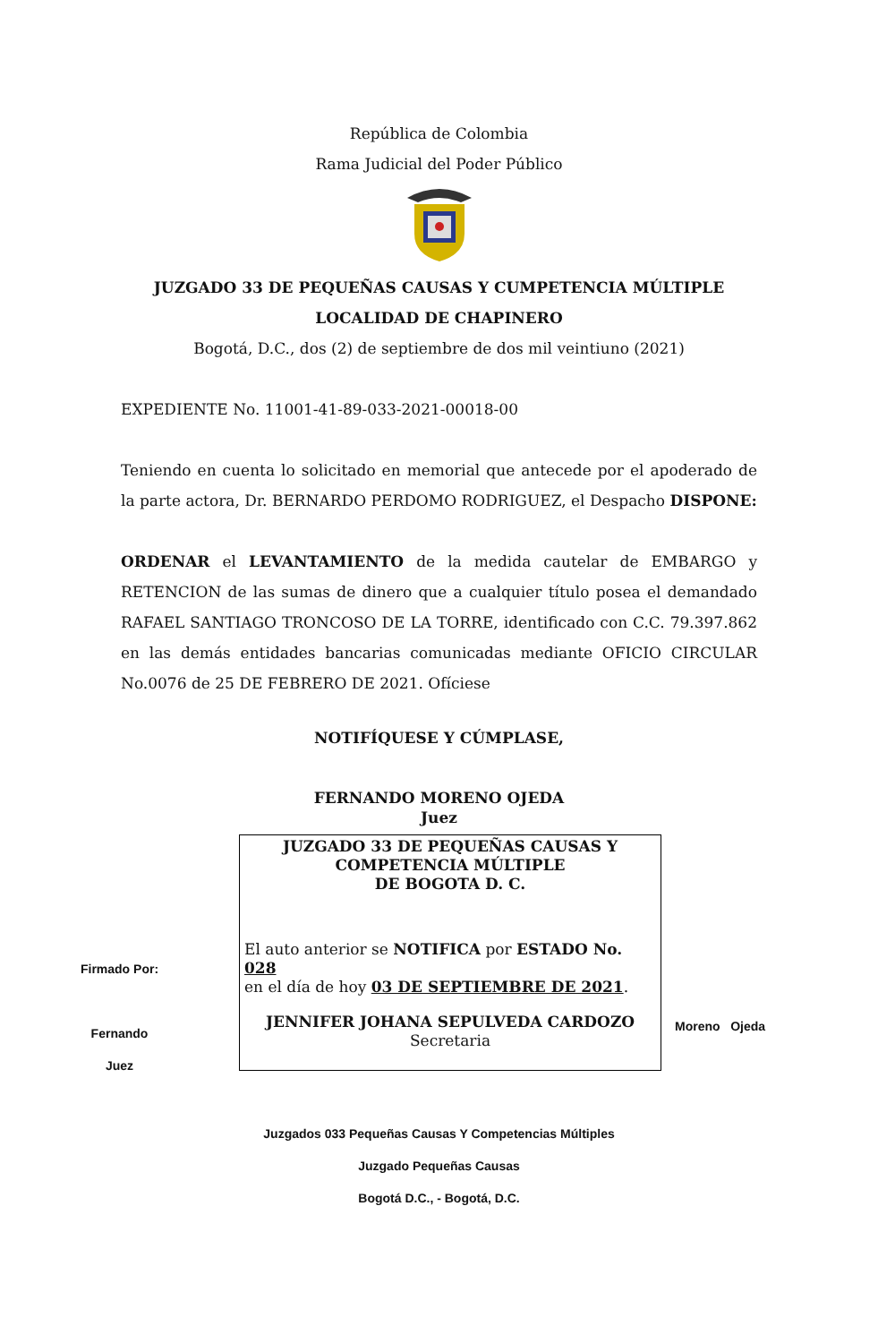República de Colombia
Rama Judicial del Poder Público
JUZGADO 33 DE PEQUEÑAS CAUSAS Y CUMPETENCIA MÚLTIPLE
LOCALIDAD DE CHAPINERO
Bogotá, D.C., dos (2) de septiembre de dos mil veintiuno (2021)
EXPEDIENTE No. 11001-41-89-033-2021-00018-00
Teniendo en cuenta lo solicitado en memorial que antecede por el apoderado de la parte actora, Dr. BERNARDO PERDOMO RODRIGUEZ, el Despacho DISPONE:
ORDENAR el LEVANTAMIENTO de la medida cautelar de EMBARGO y RETENCION de las sumas de dinero que a cualquier título posea el demandado RAFAEL SANTIAGO TRONCOSO DE LA TORRE, identificado con C.C. 79.397.862 en las demás entidades bancarias comunicadas mediante OFICIO CIRCULAR No.0076 de 25 DE FEBRERO DE 2021. Ofíciese
NOTIFÍQUESE Y CÚMPLASE,
FERNANDO MORENO OJEDA
Juez
Firmado Por:
Fernando
Juez
JUZGADO 33 DE PEQUEÑAS CAUSAS Y
COMPETENCIA MÚLTIPLE
DE BOGOTA D. C.
El auto anterior se NOTIFICA por ESTADO No. 028
en el día de hoy 03 DE SEPTIEMBRE DE 2021.
JENNIFER JOHANA SEPULVEDA CARDOZO
Secretaria
Moreno Ojeda
Juzgados 033 Pequeñas Causas Y Competencias Múltiples
Juzgado Pequeñas Causas
Bogotá D.C., - Bogotá, D.C.